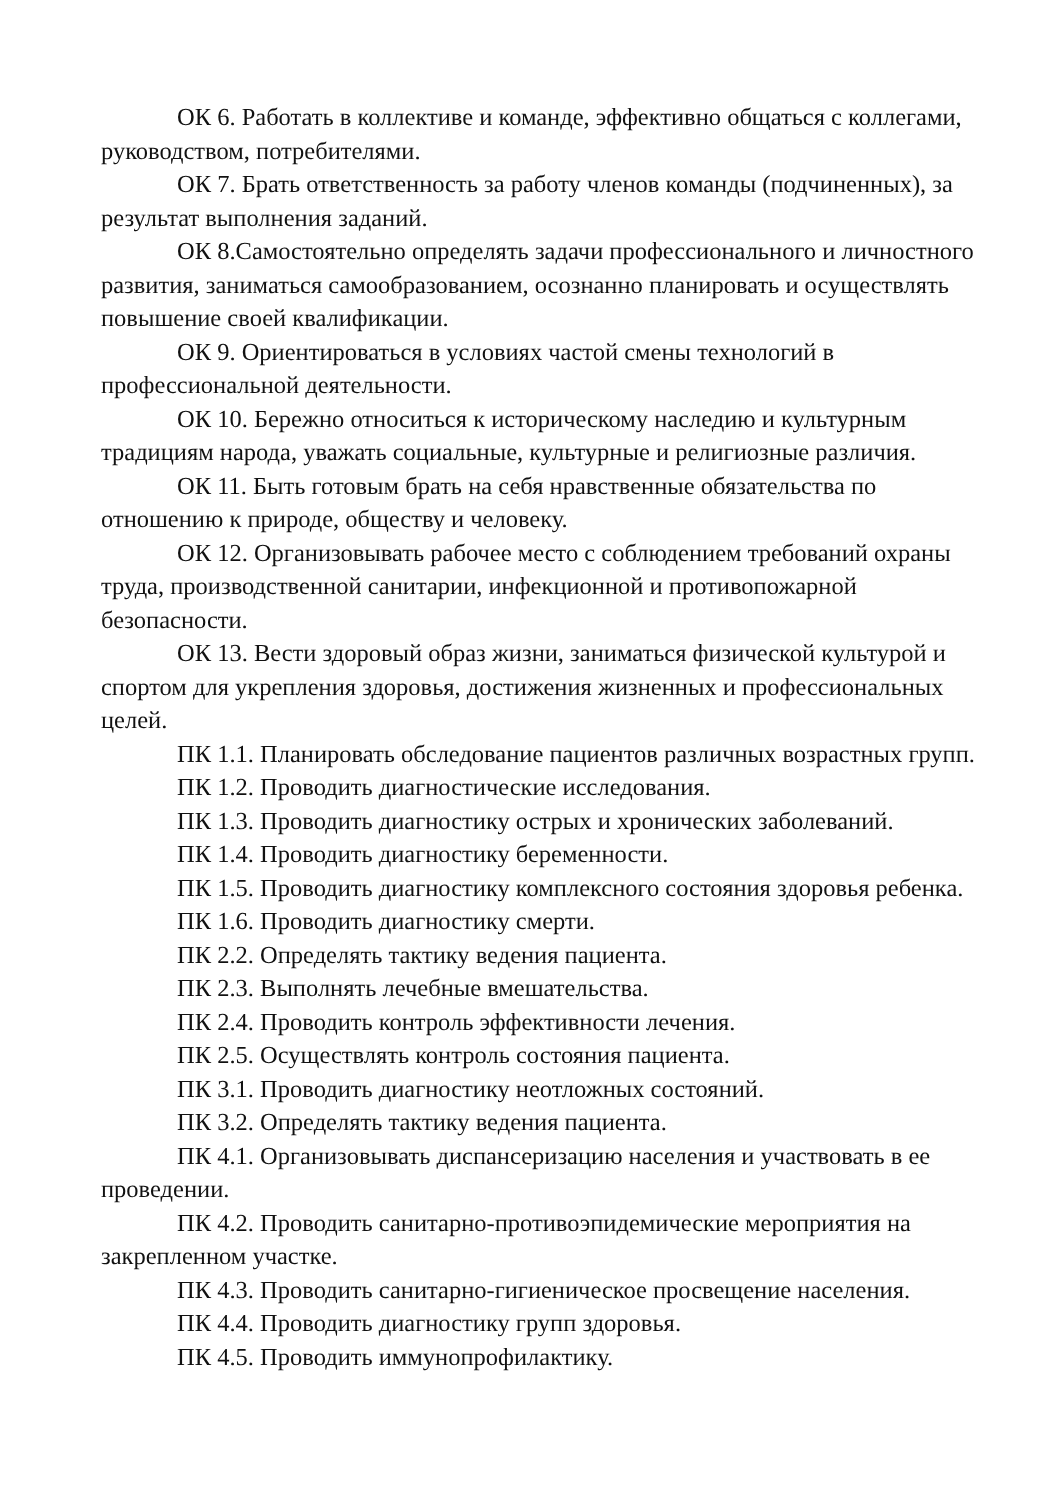ОК 6. Работать в коллективе и команде, эффективно общаться с коллегами, руководством, потребителями.
ОК 7. Брать ответственность за работу членов команды (подчиненных), за результат выполнения заданий.
ОК 8.Самостоятельно определять задачи профессионального и личностного развития, заниматься самообразованием, осознанно планировать и осуществлять повышение своей квалификации.
ОК 9. Ориентироваться в условиях частой смены технологий в профессиональной деятельности.
ОК 10. Бережно относиться к историческому наследию и культурным традициям народа, уважать социальные, культурные и религиозные различия.
ОК 11. Быть готовым брать на себя нравственные обязательства по отношению к природе, обществу и человеку.
ОК 12. Организовывать рабочее место с соблюдением требований охраны труда, производственной санитарии, инфекционной и противопожарной безопасности.
ОК 13. Вести здоровый образ жизни, заниматься физической культурой и спортом для укрепления здоровья, достижения жизненных и профессиональных целей.
ПК 1.1. Планировать обследование пациентов различных возрастных групп.
ПК 1.2. Проводить диагностические исследования.
ПК 1.3. Проводить диагностику острых и хронических заболеваний.
ПК 1.4. Проводить диагностику беременности.
ПК 1.5. Проводить диагностику комплексного состояния здоровья ребенка.
ПК 1.6. Проводить диагностику смерти.
ПК 2.2. Определять тактику ведения пациента.
ПК 2.3. Выполнять лечебные вмешательства.
ПК 2.4. Проводить контроль эффективности лечения.
ПК 2.5. Осуществлять контроль состояния пациента.
ПК 3.1. Проводить диагностику неотложных состояний.
ПК 3.2. Определять тактику ведения пациента.
ПК 4.1. Организовывать диспансеризацию населения и участвовать в ее проведении.
ПК 4.2. Проводить санитарно-противоэпидемические мероприятия на закрепленном участке.
ПК 4.3. Проводить санитарно-гигиеническое просвещение населения.
ПК 4.4. Проводить диагностику групп здоровья.
ПК 4.5. Проводить иммунопрофилактику.